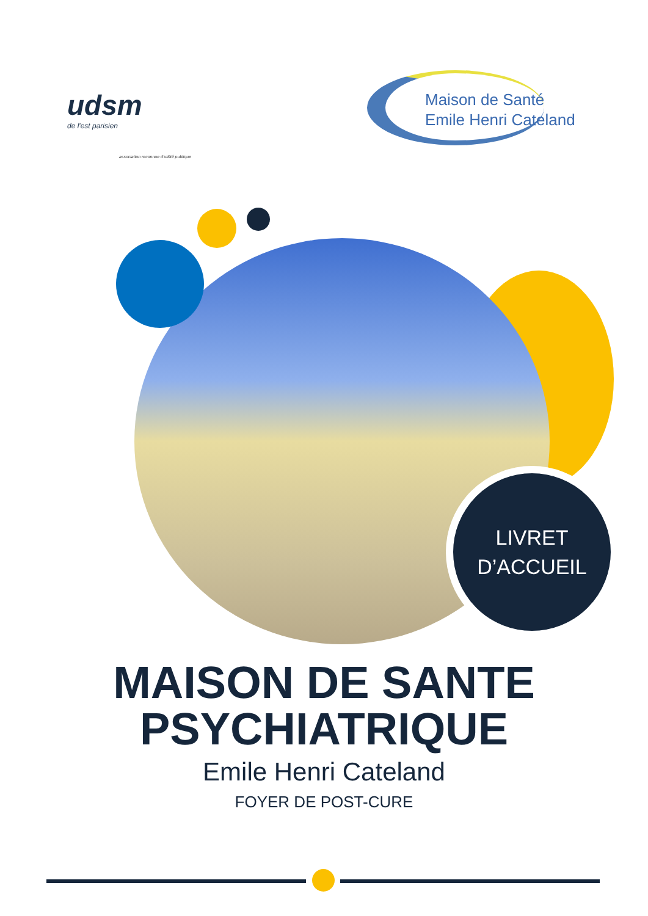udsm
de l'est parisien
association reconnue d'utilité publique
Maison de Santé
Emile Henri Cateland
LIVRET
D’ACCUEIL
MAISON DE SANTE
PSYCHIATRIQUE
Emile Henri Cateland
FOYER DE POST-CURE